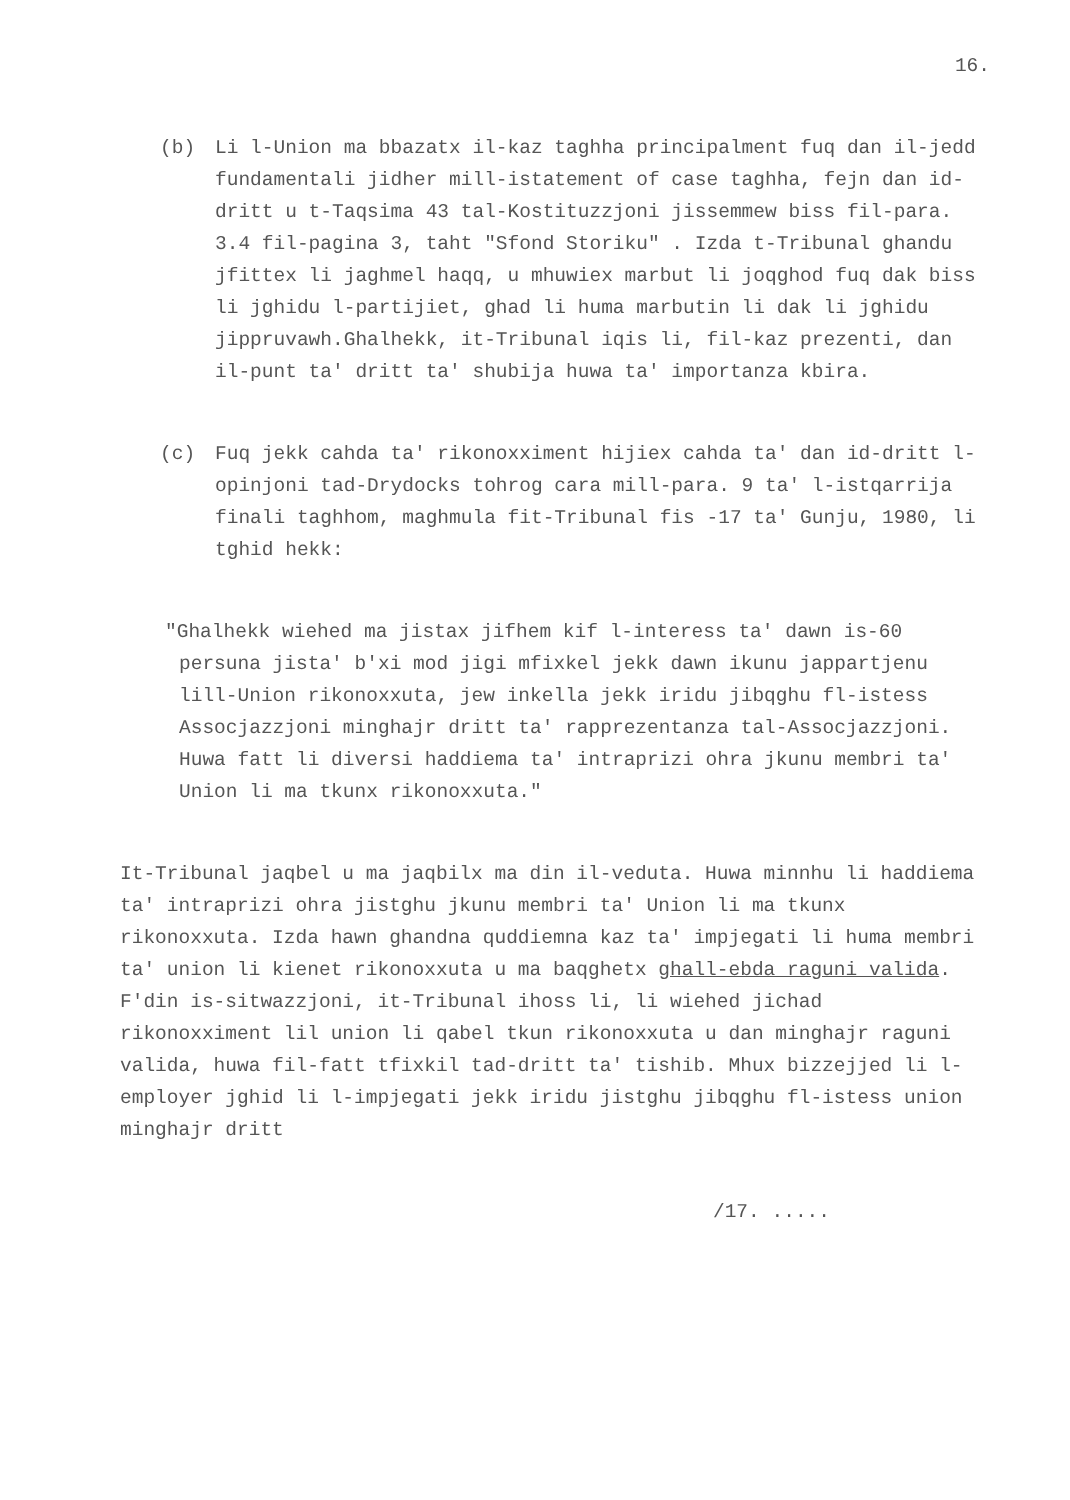16.
(b) Li l-Union ma bbazatx il-kaz taghha principalment fuq dan il-jedd fundamentali jidher mill-istatement of case taghha, fejn dan id-dritt u t-Taqsima 43 tal-Kostituzzjoni jissemmew biss fil-para. 3.4 fil-pagina 3, taht "Sfond Storiku" . Izda t-Tribunal ghandu jfittex li jaghmel haqq, u mhuwiex marbut li joqghod fuq dak biss li jghidu l-partijiet, ghad li huma marbutin li dak li jghidu jippruvawh.Ghalhekk, it-Tribunal iqis li, fil-kaz prezenti, dan il-punt ta' dritt ta' shubija huwa ta' importanza kbira.
(c) Fuq jekk cahda ta' rikonoxximent hijiex cahda ta' dan id-dritt l-opinjoni tad-Drydocks tohrog cara mill-para. 9 ta' l-istqarrija finali taghhom, maghmula fit-Tribunal fis -17 ta' Gunju, 1980, li tghid hekk:
"Ghalhekk wiehed ma jistax jifhem kif l-interess ta' dawn is-60 persuna jista' b'xi mod jigi mfixkel jekk dawn ikunu jappartjenu lill-Union rikonoxxuta, jew inkella jekk iridu jibqghu fl-istess Assocjazzjoni minghajr dritt ta' rapprezentanza tal-Assocjazzjoni. Huwa fatt li diversi haddiema ta' intraprizi ohra jkunu membri ta' Union li ma tkunx rikonoxxuta."
It-Tribunal jaqbel u ma jaqbilx ma din il-veduta. Huwa minnhu li haddiema ta' intraprizi ohra jistghu jkunu membri ta' Union li ma tkunx rikonoxxuta. Izda hawn ghandna quddiemna kaz ta' impjegati li huma membri ta' union li kienet rikonoxxuta u ma baqghetx ghall-ebda raguni valida. F'din is-sitwazzjoni, it-Tribunal ihoss li, li wiehed jichad rikonoxximent lil union li qabel tkun rikonoxxuta u dan minghajr raguni valida, huwa fil-fatt tfixkil tad-dritt ta' tishib. Mhux bizzejjed li l-employer jghid li l-impjegati jekk iridu jistghu jibqghu fl-istess union minghajr dritt
/17. .....